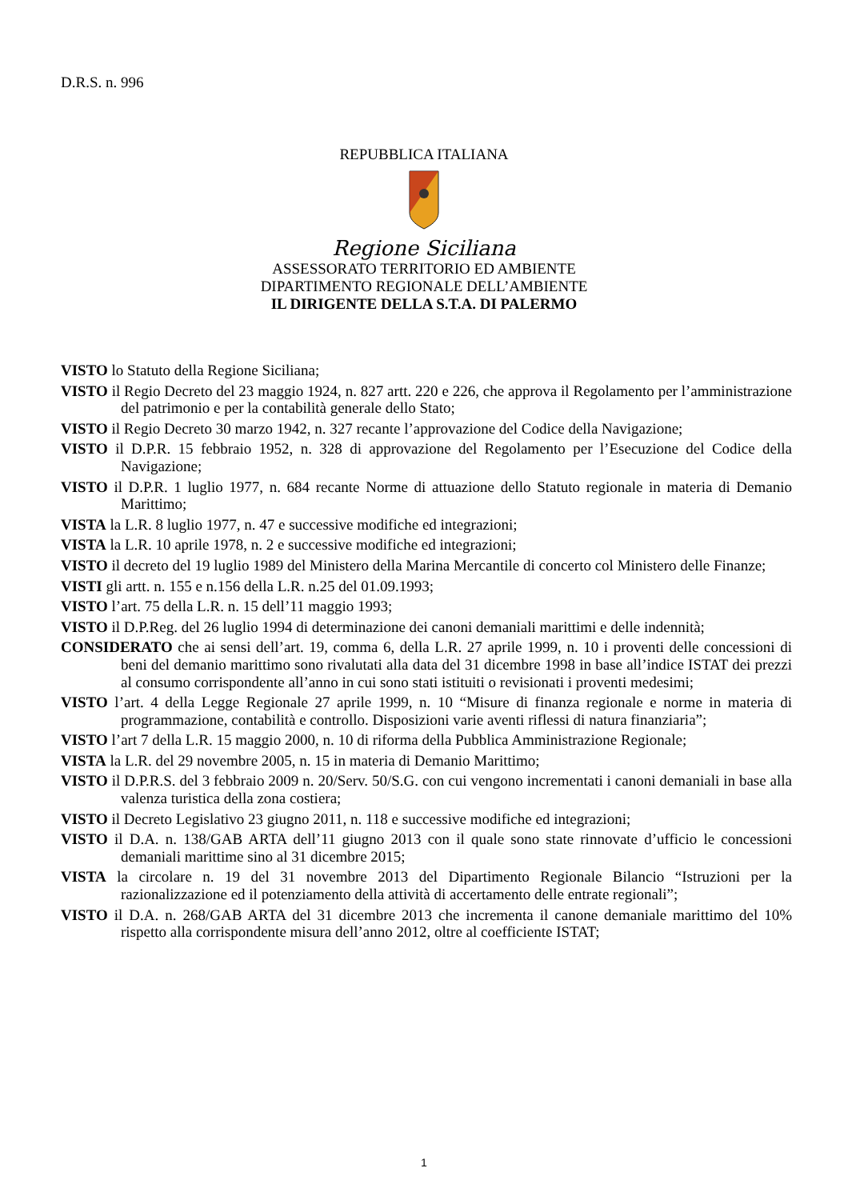D.R.S. n. 996
REPUBBLICA ITALIANA
Regione Siciliana
ASSESSORATO TERRITORIO ED AMBIENTE
DIPARTIMENTO REGIONALE DELL’AMBIENTE
IL DIRIGENTE DELLA S.T.A. DI PALERMO
VISTO lo Statuto della Regione Siciliana;
VISTO il Regio Decreto del 23 maggio 1924, n. 827 artt. 220 e 226, che approva il Regolamento per l’amministrazione del patrimonio e per la contabilità generale dello Stato;
VISTO il Regio Decreto 30 marzo 1942, n. 327 recante l’approvazione del Codice della Navigazione;
VISTO il D.P.R. 15 febbraio 1952, n. 328 di approvazione del Regolamento per l’Esecuzione del Codice della Navigazione;
VISTO il D.P.R. 1 luglio 1977, n. 684 recante Norme di attuazione dello Statuto regionale in materia di Demanio Marittimo;
VISTA la L.R. 8 luglio 1977, n. 47 e successive modifiche ed integrazioni;
VISTA la L.R. 10 aprile 1978, n. 2 e successive modifiche ed integrazioni;
VISTO il decreto del 19 luglio 1989 del Ministero della Marina Mercantile di concerto col Ministero delle Finanze;
VISTI gli artt. n. 155 e n.156 della L.R. n.25 del 01.09.1993;
VISTO l’art. 75 della L.R. n. 15 dell’11 maggio 1993;
VISTO il D.P.Reg. del 26 luglio 1994 di determinazione dei canoni demaniali marittimi e delle indennità;
CONSIDERATO che ai sensi dell’art. 19, comma 6, della L.R. 27 aprile 1999, n. 10 i proventi delle concessioni di beni del demanio marittimo sono rivalutati alla data del 31 dicembre 1998 in base all’indice ISTAT dei prezzi al consumo corrispondente all’anno in cui sono stati istituiti o revisionati i proventi medesimi;
VISTO l’art. 4 della Legge Regionale 27 aprile 1999, n. 10 “Misure di finanza regionale e norme in materia di programmazione, contabilità e controllo. Disposizioni varie aventi riflessi di natura finanziaria”;
VISTO l’art 7 della L.R. 15 maggio 2000, n. 10 di riforma della Pubblica Amministrazione Regionale;
VISTA la L.R. del 29 novembre 2005, n. 15 in materia di Demanio Marittimo;
VISTO il D.P.R.S. del 3 febbraio 2009 n. 20/Serv. 50/S.G. con cui vengono incrementati i canoni demaniali in base alla valenza turistica della zona costiera;
VISTO il Decreto Legislativo 23 giugno 2011, n. 118 e successive modifiche ed integrazioni;
VISTO il D.A. n. 138/GAB ARTA dell’11 giugno 2013 con il quale sono state rinnovate d’ufficio le concessioni demaniali marittime sino al 31 dicembre 2015;
VISTA la circolare n. 19 del 31 novembre 2013 del Dipartimento Regionale Bilancio “Istruzioni per la razionalizzazione ed il potenziamento della attività di accertamento delle entrate regionali”;
VISTO il D.A. n. 268/GAB ARTA del 31 dicembre 2013 che incrementa il canone demaniale marittimo del 10% rispetto alla corrispondente misura dell’anno 2012, oltre al coefficiente ISTAT;
1